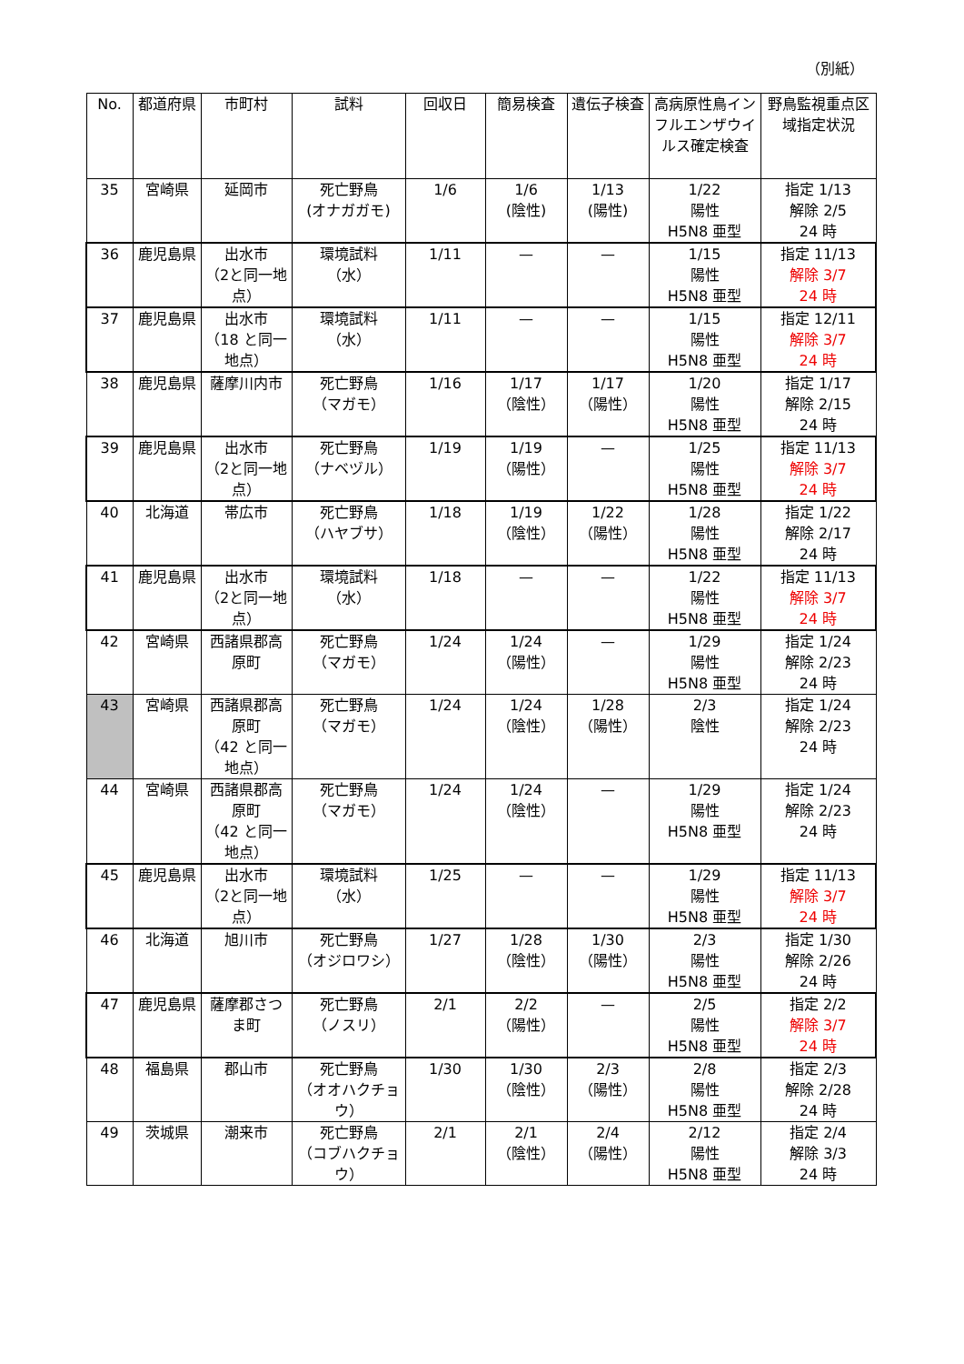（別紙）
| No. | 都道府県 | 市町村 | 試料 | 回収日 | 簡易検査 | 遺伝子検査 | 高病原性鳥インフルエンザウイルス確定検査 | 野鳥監視重点区域指定状況 |
| --- | --- | --- | --- | --- | --- | --- | --- | --- |
| 35 | 宮崎県 | 延岡市 | 死亡野鳥 (オナガガモ) | 1/6 | 1/6 (陰性) | 1/13 (陽性) | 1/22 陽性 H5N8 亜型 | 指定 1/13 解除 2/5 24 時 |
| 36 | 鹿児島県 | 出水市 （2と同一地点） | 環境試料 （水） | 1/11 | — | — | 1/15 陽性 H5N8 亜型 | 指定 11/13 解除 3/7 24 時 |
| 37 | 鹿児島県 | 出水市 （18 と同一地点） | 環境試料 （水） | 1/11 | — | — | 1/15 陽性 H5N8 亜型 | 指定 12/11 解除 3/7 24 時 |
| 38 | 鹿児島県 | 薩摩川内市 | 死亡野鳥 （マガモ） | 1/16 | 1/17 （陰性） | 1/17 （陽性） | 1/20 陽性 H5N8 亜型 | 指定 1/17 解除 2/15 24 時 |
| 39 | 鹿児島県 | 出水市 （2と同一地点） | 死亡野鳥 （ナベヅル） | 1/19 | 1/19 （陽性） | — | 1/25 陽性 H5N8 亜型 | 指定 11/13 解除 3/7 24 時 |
| 40 | 北海道 | 帯広市 | 死亡野鳥 （ハヤブサ） | 1/18 | 1/19 （陰性） | 1/22 （陽性） | 1/28 陽性 H5N8 亜型 | 指定 1/22 解除 2/17 24 時 |
| 41 | 鹿児島県 | 出水市 （2と同一地点） | 環境試料 （水） | 1/18 | — | — | 1/22 陽性 H5N8 亜型 | 指定 11/13 解除 3/7 24 時 |
| 42 | 宮崎県 | 西諸県郡高原町 | 死亡野鳥 （マガモ） | 1/24 | 1/24 （陽性） | — | 1/29 陽性 H5N8 亜型 | 指定 1/24 解除 2/23 24 時 |
| 43 | 宮崎県 | 西諸県郡高原町 （42 と同一地点） | 死亡野鳥 （マガモ） | 1/24 | 1/24 （陰性） | 1/28 （陽性） | 2/3 陰性 | 指定 1/24 解除 2/23 24 時 |
| 44 | 宮崎県 | 西諸県郡高原町 （42 と同一地点） | 死亡野鳥 （マガモ） | 1/24 | 1/24 （陰性） | — | 1/29 陽性 H5N8 亜型 | 指定 1/24 解除 2/23 24 時 |
| 45 | 鹿児島県 | 出水市 （2と同一地点） | 環境試料 （水） | 1/25 | — | — | 1/29 陽性 H5N8 亜型 | 指定 11/13 解除 3/7 24 時 |
| 46 | 北海道 | 旭川市 | 死亡野鳥 （オジロワシ） | 1/27 | 1/28 （陰性） | 1/30 （陽性） | 2/3 陽性 H5N8 亜型 | 指定 1/30 解除 2/26 24 時 |
| 47 | 鹿児島県 | 薩摩郡さつま町 | 死亡野鳥 （ノスリ） | 2/1 | 2/2 （陽性） | — | 2/5 陽性 H5N8 亜型 | 指定 2/2 解除 3/7 24 時 |
| 48 | 福島県 | 郡山市 | 死亡野鳥 （オオハクチョウ） | 1/30 | 1/30 （陰性） | 2/3 （陽性） | 2/8 陽性 H5N8 亜型 | 指定 2/3 解除 2/28 24 時 |
| 49 | 茨城県 | 潮来市 | 死亡野鳥 （コブハクチョウ） | 2/1 | 2/1 （陰性） | 2/4 （陽性） | 2/12 陽性 H5N8 亜型 | 指定 2/4 解除 3/3 24 時 |